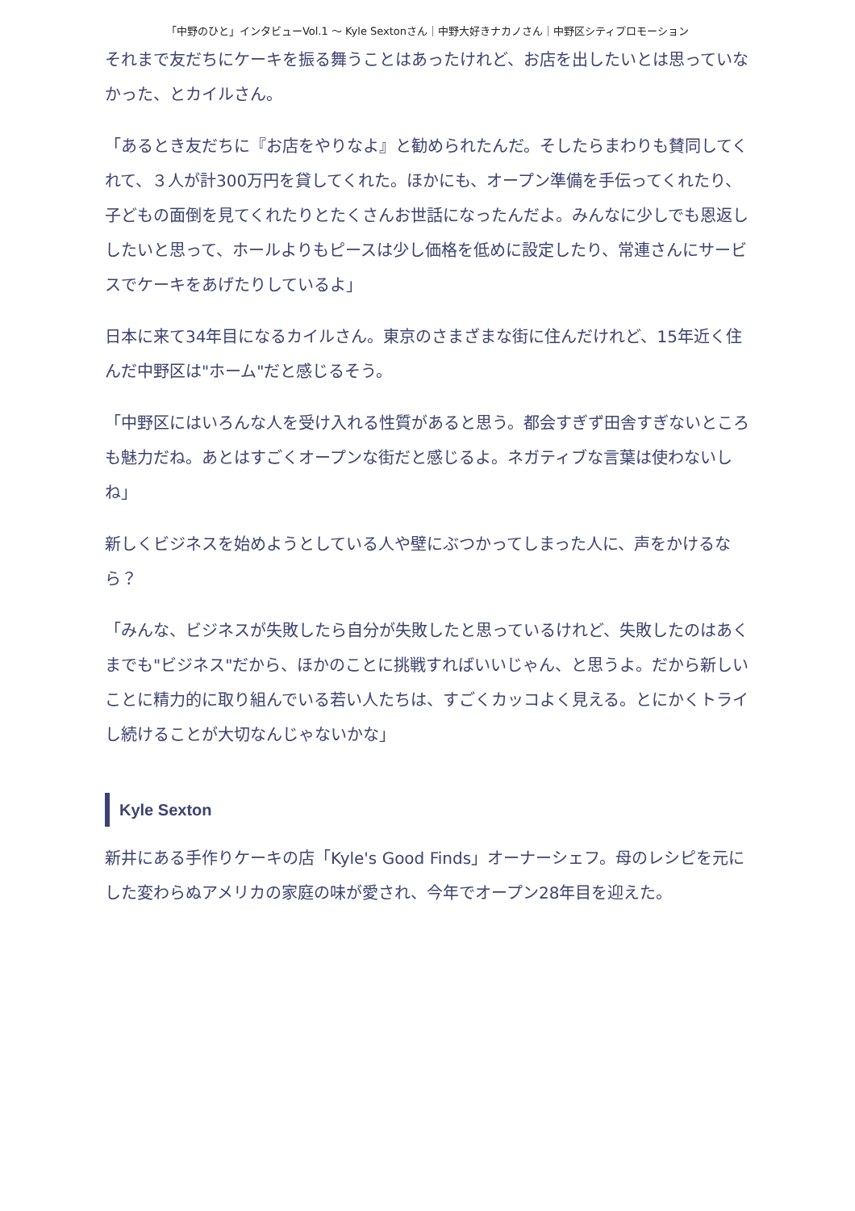「中野のひと」インタビューVol.1 ～ Kyle Sextonさん｜中野大好きナカノさん｜中野区シティプロモーション
それまで友だちにケーキを振る舞うことはあったけれど、お店を出したいとは思っていなかった、とカイルさん。
「あるとき友だちに『お店をやりなよ』と勧められたんだ。そしたらまわりも賛同してくれて、３人が計300万円を貸してくれた。ほかにも、オープン準備を手伝ってくれたり、子どもの面倒を見てくれたりとたくさんお世話になったんだよ。みんなに少しでも恩返ししたいと思って、ホールよりもピースは少し価格を低めに設定したり、常連さんにサービスでケーキをあげたりしているよ」
日本に来て34年目になるカイルさん。東京のさまざまな街に住んだけれど、15年近く住んだ中野区は"ホーム"だと感じるそう。
「中野区にはいろんな人を受け入れる性質があると思う。都会すぎず田舎すぎないところも魅力だね。あとはすごくオープンな街だと感じるよ。ネガティブな言葉は使わないしね」
新しくビジネスを始めようとしている人や壁にぶつかってしまった人に、声をかけるなら？
「みんな、ビジネスが失敗したら自分が失敗したと思っているけれど、失敗したのはあくまでも"ビジネス"だから、ほかのことに挑戦すればいいじゃん、と思うよ。だから新しいことに精力的に取り組んでいる若い人たちは、すごくカッコよく見える。とにかくトライし続けることが大切なんじゃないかな」
Kyle Sexton
新井にある手作りケーキの店「Kyle's Good Finds」オーナーシェフ。母のレシピを元にした変わらぬアメリカの家庭の味が愛され、今年でオープン28年目を迎えた。